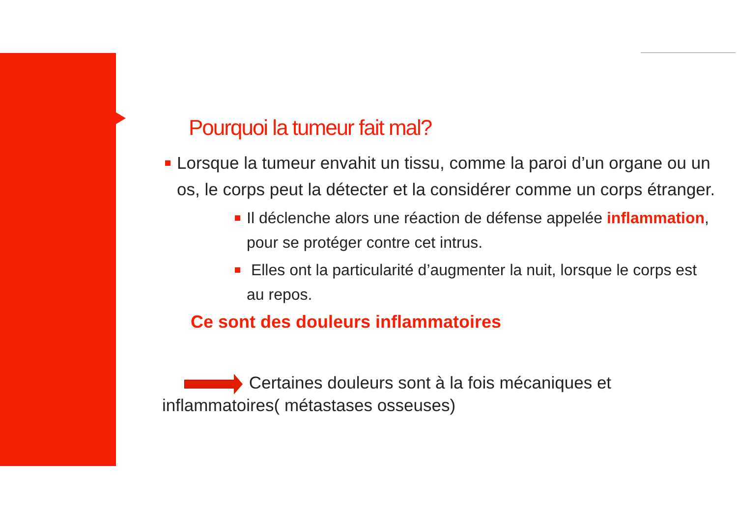Pourquoi la tumeur fait mal?
Lorsque la tumeur envahit un tissu, comme la paroi d’un organe ou un os, le corps peut la détecter et la considérer comme un corps étranger.
Il déclenche alors une réaction de défense appelée inflammation, pour se protéger contre cet intrus.
Elles ont la particularité d’augmenter la nuit, lorsque le corps est au repos.
Ce sont des douleurs inflammatoires
Certaines douleurs sont à la fois mécaniques et inflammatoires( métastases osseuses)